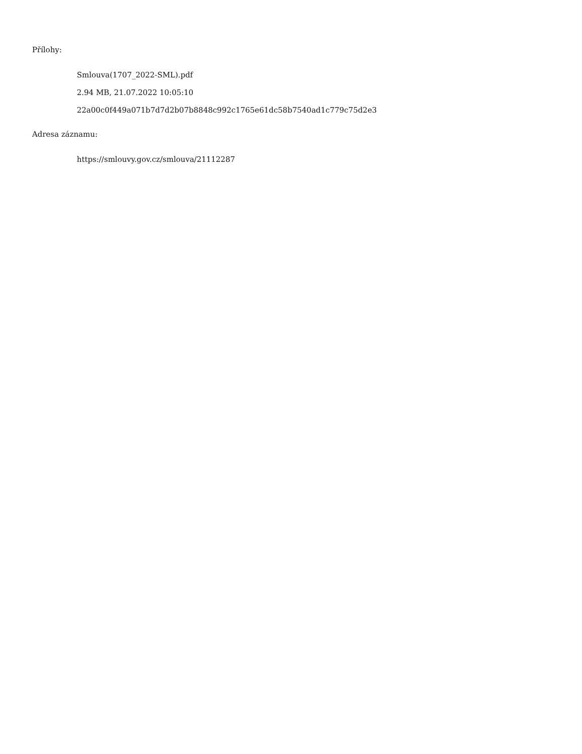Přílohy:
Smlouva(1707_2022-SML).pdf
2.94 MB, 21.07.2022 10:05:10
22a00c0f449a071b7d7d2b07b8848c992c1765e61dc58b7540ad1c779c75d2e3
Adresa záznamu:
https://smlouvy.gov.cz/smlouva/21112287